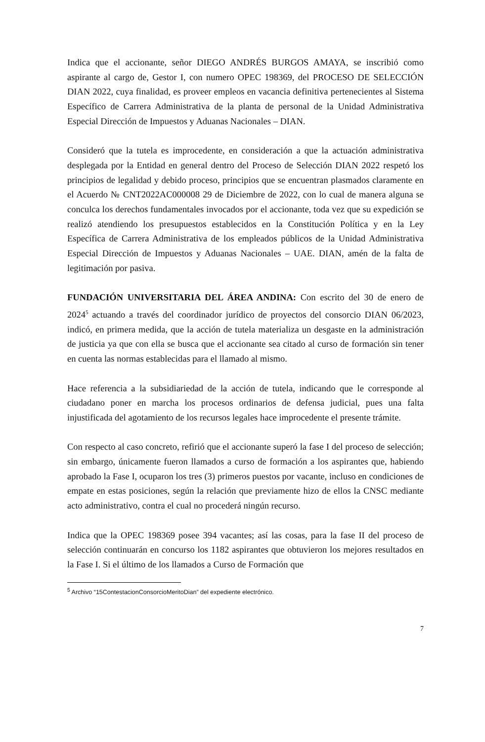Indica que el accionante, señor DIEGO ANDRÉS BURGOS AMAYA, se inscribió como aspirante al cargo de, Gestor I, con numero OPEC 198369, del PROCESO DE SELECCIÓN DIAN 2022, cuya finalidad, es proveer empleos en vacancia definitiva pertenecientes al Sistema Específico de Carrera Administrativa de la planta de personal de la Unidad Administrativa Especial Dirección de Impuestos y Aduanas Nacionales – DIAN.
Consideró que la tutela es improcedente, en consideración a que la actuación administrativa desplegada por la Entidad en general dentro del Proceso de Selección DIAN 2022 respetó los principios de legalidad y debido proceso, principios que se encuentran plasmados claramente en el Acuerdo № CNT2022AC000008 29 de Diciembre de 2022, con lo cual de manera alguna se conculca los derechos fundamentales invocados por el accionante, toda vez que su expedición se realizó atendiendo los presupuestos establecidos en la Constitución Política y en la Ley Específica de Carrera Administrativa de los empleados públicos de la Unidad Administrativa Especial Dirección de Impuestos y Aduanas Nacionales – UAE. DIAN, amén de la falta de legitimación por pasiva.
FUNDACIÓN UNIVERSITARIA DEL ÁREA ANDINA: Con escrito del 30 de enero de 2024<sup>5</sup> actuando a través del coordinador jurídico de proyectos del consorcio DIAN 06/2023, indicó, en primera medida, que la acción de tutela materializa un desgaste en la administración de justicia ya que con ella se busca que el accionante sea citado al curso de formación sin tener en cuenta las normas establecidas para el llamado al mismo.
Hace referencia a la subsidiariedad de la acción de tutela, indicando que le corresponde al ciudadano poner en marcha los procesos ordinarios de defensa judicial, pues una falta injustificada del agotamiento de los recursos legales hace improcedente el presente trámite.
Con respecto al caso concreto, refirió que el accionante superó la fase I del proceso de selección; sin embargo, únicamente fueron llamados a curso de formación a los aspirantes que, habiendo aprobado la Fase I, ocuparon los tres (3) primeros puestos por vacante, incluso en condiciones de empate en estas posiciones, según la relación que previamente hizo de ellos la CNSC mediante acto administrativo, contra el cual no procederá ningún recurso.
Indica que la OPEC 198369 posee 394 vacantes; así las cosas, para la fase II del proceso de selección continuarán en concurso los 1182 aspirantes que obtuvieron los mejores resultados en la Fase I. Si el último de los llamados a Curso de Formación que
<sup>5</sup> Archivo “15ContestacionConsorcioMeritoDian” del expediente electrónico.
7